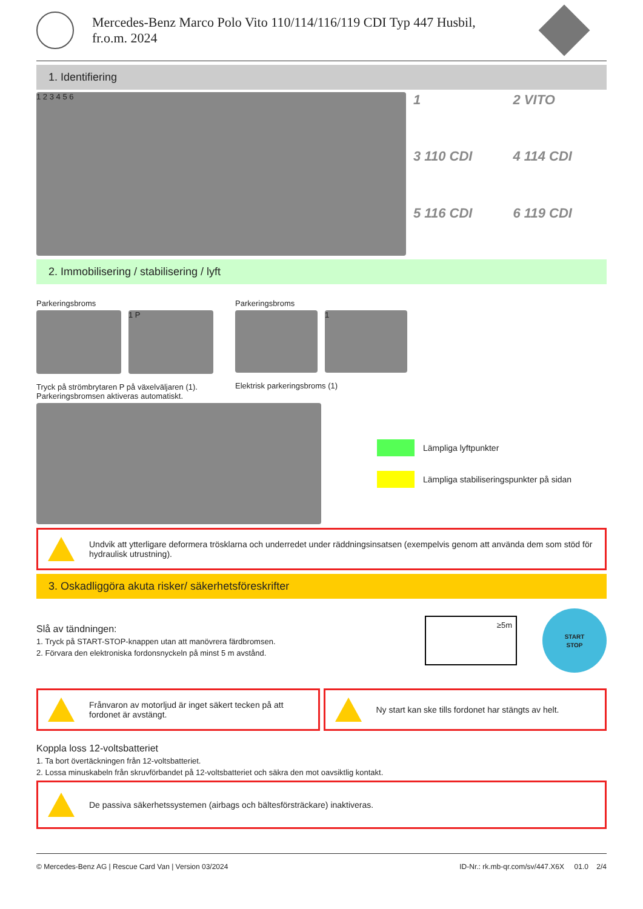Mercedes-Benz Marco Polo Vito 110/114/116/119 CDI Typ 447 Husbil,
fr.o.m. 2024
1. Identifiering
1 2 3 4 5 6
1
2 VITO
3 110 CDI
4 114 CDI
5 116 CDI
6 119 CDI
2. Immobilisering / stabilisering / lyft
Parkeringsbroms
1 P
Tryck på strömbrytaren P på växelväljaren (1).
Parkeringsbromsen aktiveras automatiskt.
Parkeringsbroms
1
Elektrisk parkeringsbroms (1)
Lämpliga lyftpunkter
Lämpliga stabiliseringspunkter på sidan
Undvik att ytterligare deformera tröskl­arna och underredet under räddningsinsatsen (exempelvis genom att använda dem som stöd för hydraulisk utrustning).
3. Oskadliggöra akuta risker/ säkerhetsföreskrifter
Slå av tändningen:
1. Tryck på START-STOP-knappen utan att manövrera färdbromsen.
2. Förvara den elektroniska fordonsnyckeln på minst 5 m avstånd.
≥5m
START
STOP
Frånvaron av motorljud är inget säkert tecken på att fordonet är avstängt.
Ny start kan ske tills fordonet har stängts av helt.
Koppla loss 12-voltsbatteriet
1. Ta bort övertäckningen från 12-voltsbatteriet.
2. Lossa minuskabeln från skruvförbandet på 12-voltsbatteriet och säkra den mot oavsiktlig kontakt.
De passiva säkerhetssystemen (airbags och bältesförsträckare) inaktiveras.
© Mercedes-Benz AG | Rescue Card Van | Version 03/2024 ID-Nr.: rk.mb-qr.com/sv/447.X6X 01.0 2/4